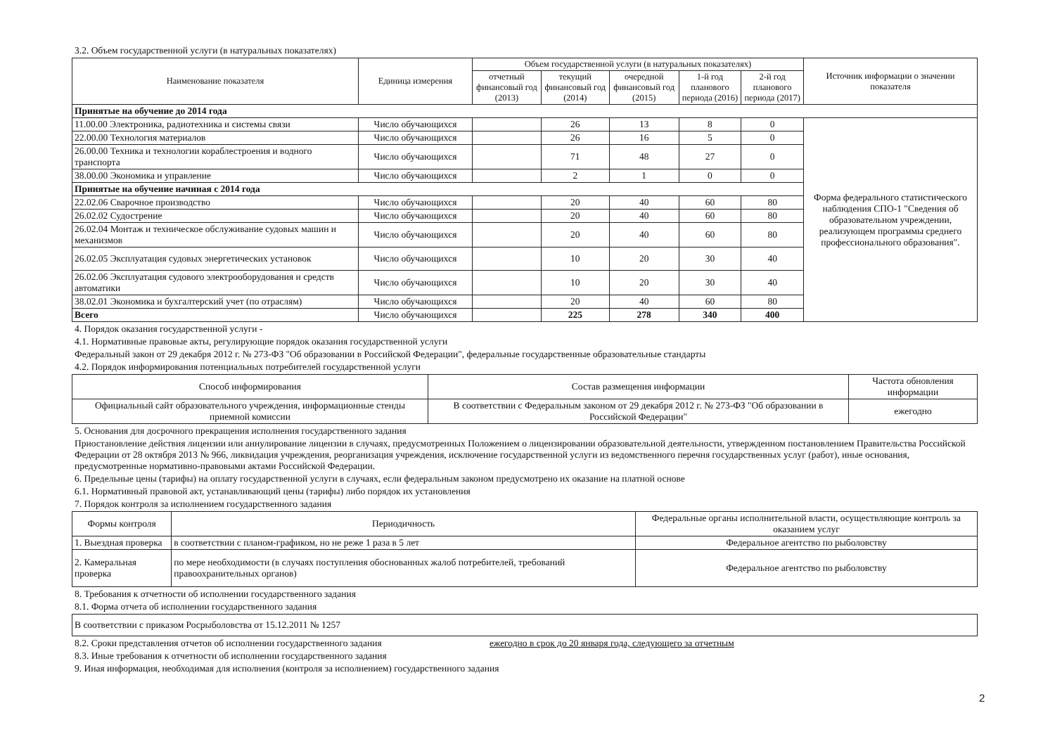3.2. Объем государственной услуги (в натуральных показателях)
| Наименование показателя | Единица измерения | Объем государственной услуги (в натуральных показателях) | | | | | Источник информации о значении показателя |
| --- | --- | --- | --- | --- | --- | --- | --- |
| | | отчетный финансовый год (2013) | текущий финансовый год (2014) | очередной финансовый год (2015) | 1-й год планового периода (2016) | 2-й год планового периода (2017) | |
| Принятые на обучение до 2014 года | | | | | | | |
| 11.00.00 Электроника, радиотехника и системы связи | Число обучающихся | | 26 | 13 | 8 | 0 | Форма федерального статистического наблюдения СПО-1 "Сведения об образовательном учреждении, реализующем программы среднего профессионального образования". |
| 22.00.00 Технология материалов | Число обучающихся | | 26 | 16 | 5 | 0 | |
| 26.00.00 Техника и технологии кораблестроения и водного транспорта | Число обучающихся | | 71 | 48 | 27 | 0 | |
| 38.00.00 Экономика и управление | Число обучающихся | | 2 | 1 | 0 | 0 | |
| Принятые на обучение начиная с 2014 года | | | | | | | |
| 22.02.06 Сварочное производство | Число обучающихся | | 20 | 40 | 60 | 80 | |
| 26.02.02 Судострение | Число обучающихся | | 20 | 40 | 60 | 80 | |
| 26.02.04 Монтаж и техническое обслуживание судовых машин и механизмов | Число обучающихся | | 20 | 40 | 60 | 80 | |
| 26.02.05 Эксплуатация судовых энергетических установок | Число обучающихся | | 10 | 20 | 30 | 40 | |
| 26.02.06 Эксплуатация судового электрооборудования и средств автоматики | Число обучающихся | | 10 | 20 | 30 | 40 | |
| 38.02.01 Экономика и бухгалтерский учет (по отраслям) | Число обучающихся | | 20 | 40 | 60 | 80 | |
| Всего | Число обучающихся | | 225 | 278 | 340 | 400 | |
4. Порядок оказания государственной услуги -
4.1. Нормативные правовые акты, регулирующие порядок оказания государственной услуги
Федеральный закон от 29 декабря 2012 г. № 273-ФЗ "Об образовании в Российской Федерации", федеральные государственные образовательные стандарты
4.2. Порядок информирования потенциальных потребителей государственной услуги
| Способ информирования | Состав размещения информации | Частота обновления информации |
| --- | --- | --- |
| Официальный сайт образовательного учреждения, информационные стенды приемной комиссии | В соответствии с Федеральным законом от 29 декабря 2012 г. № 273-ФЗ "Об образовании в Российской Федерации" | ежегодно |
5. Основания для досрочного прекращения исполнения государственного задания
Приостановление действия лицензии или аннулирование лицензии в случаях, предусмотренных Положением о лицензировании образовательной деятельности, утвержденном постановлением Правительства Российской Федерации от 28 октября 2013 № 966, ликвидация учреждения, реорганизация учреждения, исключение государственной услуги из ведомственного перечня государственных услуг (работ), иные основания, предусмотренные нормативно-правовыми актами Российской Федерации.
6. Предельные цены (тарифы) на оплату государственной услуги в случаях, если федеральным законом предусмотрено их оказание на платной основе
6.1. Нормативный правовой акт, устанавливающий цены (тарифы) либо порядок их установления
7. Порядок контроля за исполнением государственного задания
| Формы контроля | Периодичность | Федеральные органы исполнительной власти, осуществляющие контроль за оказанием услуг |
| --- | --- | --- |
| 1. Выездная проверка | в соответствии с планом-графиком, но не реже 1 раза в 5 лет | Федеральное агентство по рыболовству |
| 2. Камеральная проверка | по мере необходимости (в случаях поступления обоснованных жалоб потребителей, требований правоохранительных органов) | Федеральное агентство по рыболовству |
8. Требования к отчетности об исполнении государственного задания
8.1. Форма отчета об исполнении государственного задания
| В соответствии с приказом Росрыболовства от 15.12.2011 № 1257 |
8.2. Сроки представления отчетов об исполнении государственного задания ежегодно в срок до 20 января года, следующего за отчетным
8.3. Иные требования к отчетности об исполнении государственного задания
9. Иная информация, необходимая для исполнения (контроля за исполнением) государственного задания
2